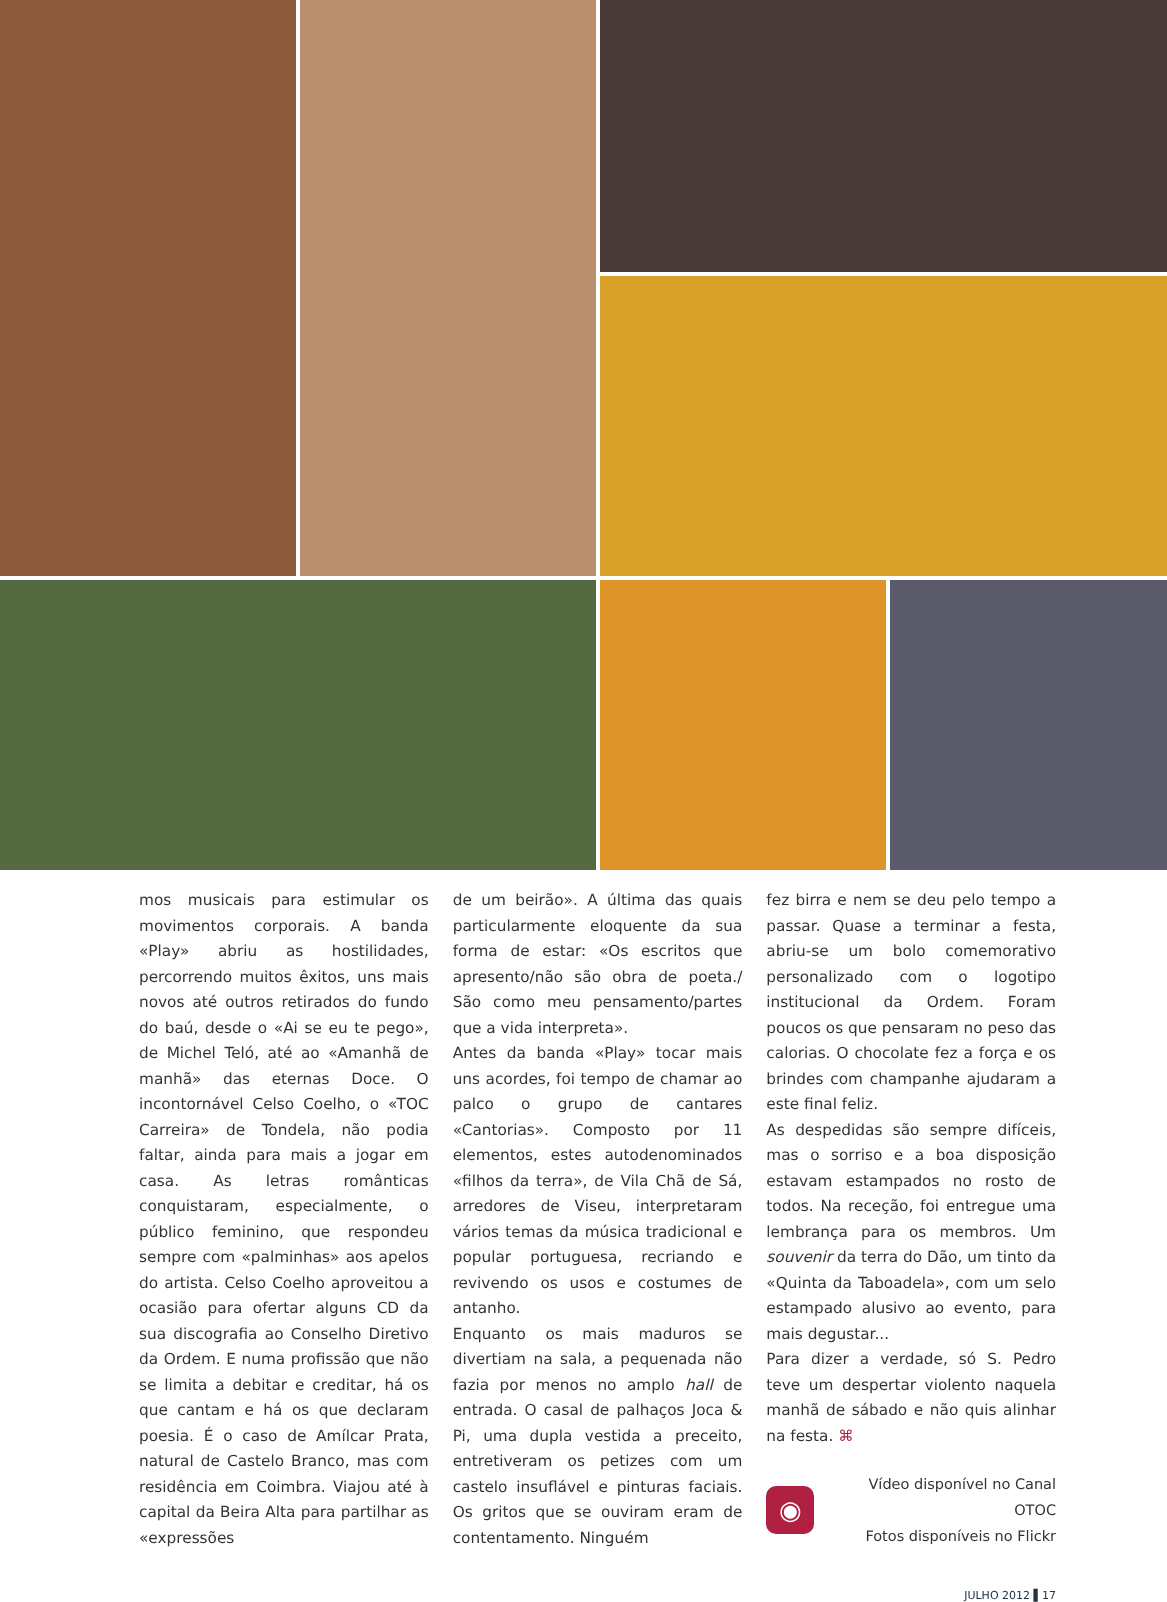mos musicais para estimular os movimentos corporais. A banda «Play» abriu as hostilidades, percorrendo muitos êxitos, uns mais novos até outros retirados do fundo do baú, desde o «Ai se eu te pego», de Michel Teló, até ao «Amanhã de manhã» das eternas Doce. O incontornável Celso Coelho, o «TOC Carreira» de Tondela, não podia faltar, ainda para mais a jogar em casa. As letras românticas conquistaram, especialmente, o público feminino, que respondeu sempre com «palminhas» aos apelos do artista. Celso Coelho aproveitou a ocasião para ofertar alguns CD da sua discografia ao Conselho Diretivo da Ordem. E numa profissão que não se limita a debitar e creditar, há os que cantam e há os que declaram poesia. É o caso de Amílcar Prata, natural de Castelo Branco, mas com residência em Coimbra. Viajou até à capital da Beira Alta para partilhar as «expressões
de um beirão». A última das quais particularmente eloquente da sua forma de estar: «Os escritos que apresento/não são obra de poeta./ São como meu pensamento/partes que a vida interpreta».
Antes da banda «Play» tocar mais uns acordes, foi tempo de chamar ao palco o grupo de cantares «Cantorias». Composto por 11 elementos, estes autodenominados «filhos da terra», de Vila Chã de Sá, arredores de Viseu, interpretaram vários temas da música tradicional e popular portuguesa, recriando e revivendo os usos e costumes de antanho.
Enquanto os mais maduros se divertiam na sala, a pequenada não fazia por menos no amplo hall de entrada. O casal de palhaços Joca & Pi, uma dupla vestida a preceito, entretiveram os petizes com um castelo insuflável e pinturas faciais. Os gritos que se ouviram eram de contentamento. Ninguém
fez birra e nem se deu pelo tempo a passar. Quase a terminar a festa, abriu-se um bolo comemorativo personalizado com o logotipo institucional da Ordem. Foram poucos os que pensaram no peso das calorias. O chocolate fez a força e os brindes com champanhe ajudaram a este final feliz.
As despedidas são sempre difíceis, mas o sorriso e a boa disposição estavam estampados no rosto de todos. Na receção, foi entregue uma lembrança para os membros. Um souvenir da terra do Dão, um tinto da «Quinta da Taboadela», com um selo estampado alusivo ao evento, para mais degustar...
Para dizer a verdade, só S. Pedro teve um despertar violento naquela manhã de sábado e não quis alinhar na festa. ⌘
◉
Vídeo disponível no Canal OTOC
Fotos disponíveis no Flickr
JULHO 2012 ▌17